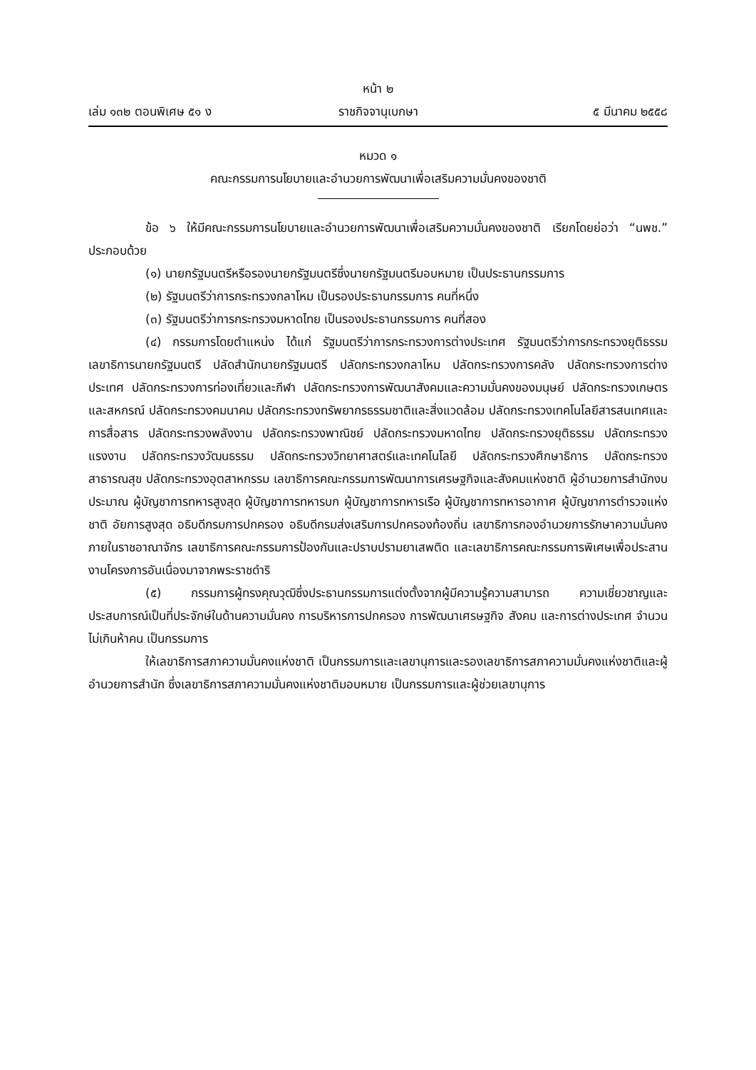หน้า ๒
เล่ม ๑๓๒ ตอนพิเศษ ๕๑ ง ราชกิจจานุเบกษา ๕ มีนาคม ๒๕๕๘
หมวด ๑
คณะกรรมการนโยบายและอำนวยการพัฒนาเพื่อเสริมความมั่นคงของชาติ
ข้อ ๖ ให้มีคณะกรรมการนโยบายและอำนวยการพัฒนาเพื่อเสริมความมั่นคงของชาติ เรียกโดยย่อว่า “นพช.” ประกอบด้วย
(๑) นายกรัฐมนตรีหรือรองนายกรัฐมนตรีซึ่งนายกรัฐมนตรีมอบหมาย เป็นประธานกรรมการ
(๒) รัฐมนตรีว่าการกระทรวงกลาโหม เป็นรองประธานกรรมการ คนที่หนึ่ง
(๓) รัฐมนตรีว่าการกระทรวงมหาดไทย เป็นรองประธานกรรมการ คนที่สอง
(๔) กรรมการโดยตำแหน่ง ได้แก่ รัฐมนตรีว่าการกระทรวงการต่างประเทศ รัฐมนตรีว่าการกระทรวงยุติธรรม เลขาธิการนายกรัฐมนตรี ปลัดสำนักนายกรัฐมนตรี ปลัดกระทรวงกลาโหม ปลัดกระทรวงการคลัง ปลัดกระทรวงการต่างประเทศ ปลัดกระทรวงการท่องเที่ยวและกีฬา ปลัดกระทรวงการพัฒนาสังคมและความมั่นคงของมนุษย์ ปลัดกระทรวงเกษตรและสหกรณ์ ปลัดกระทรวงคมนาคม ปลัดกระทรวงทรัพยากรธรรมชาติและสิ่งแวดล้อม ปลัดกระทรวงเทคโนโลยีสารสนเทศและการสื่อสาร ปลัดกระทรวงพลังงาน ปลัดกระทรวงพาณิชย์ ปลัดกระทรวงมหาดไทย ปลัดกระทรวงยุติธรรม ปลัดกระทรวงแรงงาน ปลัดกระทรวงวัฒนธรรม ปลัดกระทรวงวิทยาศาสตร์และเทคโนโลยี ปลัดกระทรวงศึกษาธิการ ปลัดกระทรวงสาธารณสุข ปลัดกระทรวงอุตสาหกรรม เลขาธิการคณะกรรมการพัฒนาการเศรษฐกิจและสังคมแห่งชาติ ผู้อำนวยการสำนักงบประมาณ ผู้บัญชาการทหารสูงสุด ผู้บัญชาการทหารบก ผู้บัญชาการทหารเรือ ผู้บัญชาการทหารอากาศ ผู้บัญชาการตำรวจแห่งชาติ อัยการสูงสุด อธิบดีกรมการปกครอง อธิบดีกรมส่งเสริมการปกครองท้องถิ่น เลขาธิการกองอำนวยการรักษาความมั่นคงภายในราชอาณาจักร เลขาธิการคณะกรรมการป้องกันและปราบปรามยาเสพติด และเลขาธิการคณะกรรมการพิเศษเพื่อประสานงานโครงการอันเนื่องมาจากพระราชดำริ
(๕) กรรมการผู้ทรงคุณวุฒิซึ่งประธานกรรมการแต่งตั้งจากผู้มีความรู้ความสามารถ ความเชี่ยวชาญและประสบการณ์เป็นที่ประจักษ์ในด้านความมั่นคง การบริหารการปกครอง การพัฒนาเศรษฐกิจ สังคม และการต่างประเทศ จำนวนไม่เกินห้าคน เป็นกรรมการ
ให้เลขาธิการสภาความมั่นคงแห่งชาติ เป็นกรรมการและเลขานุการและรองเลขาธิการสภาความมั่นคงแห่งชาติและผู้อำนวยการสำนัก ซึ่งเลขาธิการสภาความมั่นคงแห่งชาติมอบหมาย เป็นกรรมการและผู้ช่วยเลขานุการ